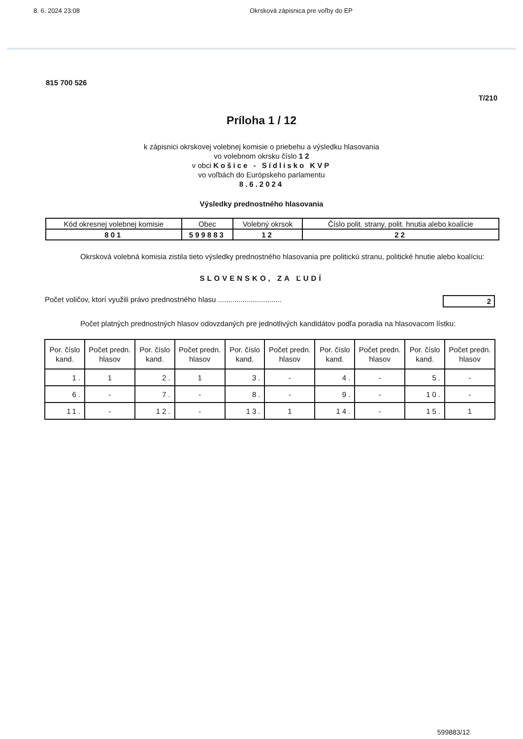8. 6. 2024 23:08 Okrsková zápisnica pre voľby do EP
815 700 526
T/210
Príloha 1 / 12
k zápisnici okrskovej volebnej komisie o priebehu a výsledku hlasovania
vo volebnom okrsku číslo 1 2
v obci Košice - Sídlisko KVP
vo voľbách do Európskeho parlamentu
8.6.2024
Výsledky prednostného hlasovania
| Kód okresnej volebnej komisie | Obec | Volebný okrsok | Číslo polit. strany, polit. hnutia alebo koalície |
| 801 | 599883 | 12 | 22 |
Okrsková volebná komisia zistila tieto výsledky prednostného hlasovania pre politickú stranu, politické hnutie alebo koalíciu:
SLOVENSKO, ZA ĽUDÍ
Počet voličov, ktorí využili právo prednostného hlasu ............................... 2
Počet platných prednostných hlasov odovzdaných pre jednotlivých kandidátov podľa poradia na hlasovacom lístku:
| Por. číslo kand. | Počet predn. hlasov | Por. číslo kand. | Počet predn. hlasov | Por. číslo kand. | Počet predn. hlasov | Por. číslo kand. | Počet predn. hlasov | Por. číslo kand. | Počet predn. hlasov |
| --- | --- | --- | --- | --- | --- | --- | --- | --- | --- |
| 1. | 1 | 2. | 1 | 3. | - | 4. | - | 5. | - |
| 6. | - | 7. | - | 8. | - | 9. | - | 10. | - |
| 11. | - | 12. | - | 13. | 1 | 14. | - | 15. | 1 |
599883/12